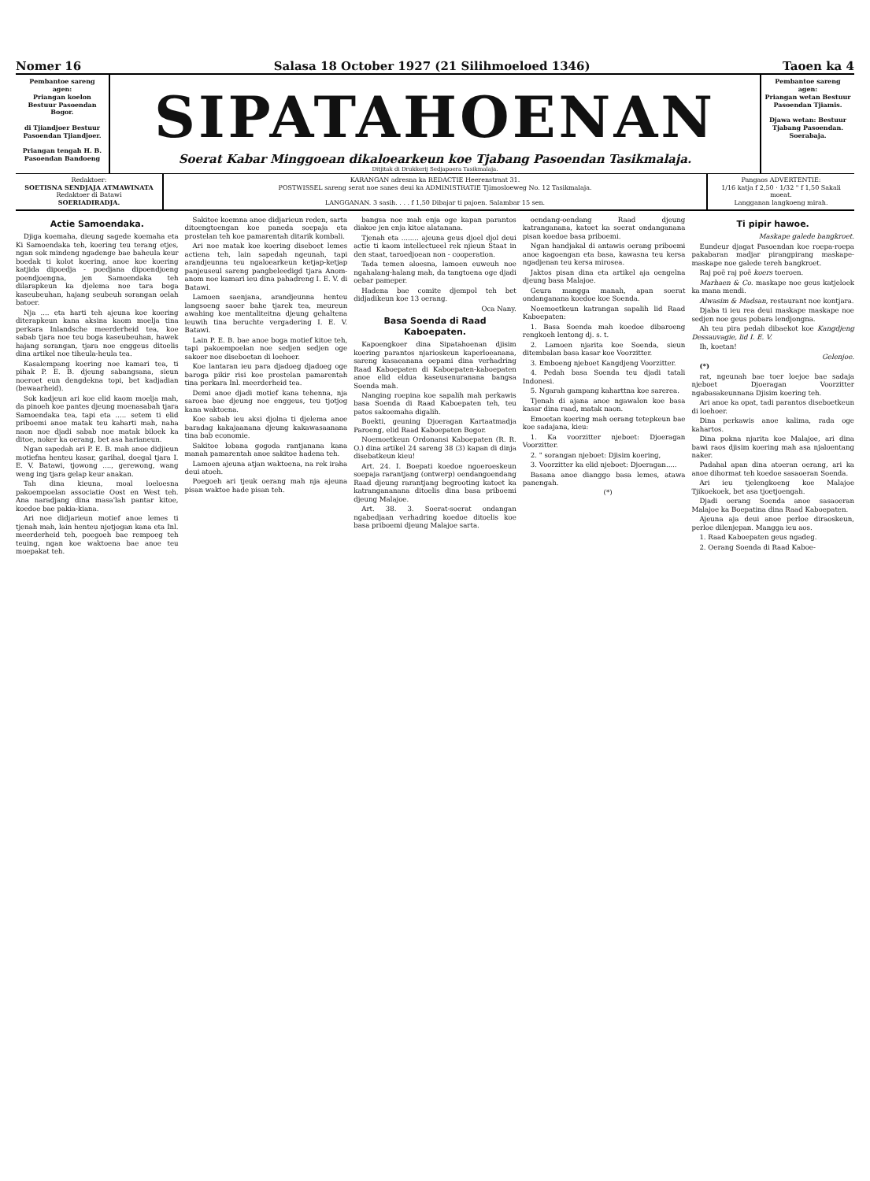Nomer 16 Salasa 18 October 1927 (21 Silihmoeloed 1346) Taoen ka 4
Pembantoe sareng agen:
Priangan koelon Bestuur Pasoendan Bogor.
di Tjiandjoer Bestuur Pasoendan Tjiandjoer.
Priangan tengah H. B. Pasoendan Bandoeng
SIPATAHOENAN
Soerat Kabar Minggoean dikaloearkeun koe Tjabang Pasoendan Tasikmalaja.
Ditjitak di Drukkerij Sedjapoera Tasikmalaja.
Pembantoe sareng agen:
Priangan wetan Bestuur Pasoendan Tjiamis.
Djawa wetan: Bestuur Tjabang Pasoendan. Soerabaja.
Redaktoer:
SOETISNA SENDJAJA ATMAWINATA
Redaktoer di Batawi
SOERIADIRADJA.
KARANGAN adresna ka REDACTIE Heerenstraat 31.
POSTWISSEL sareng serat noe sanes deui ka ADMINISTRATIE Tjimosloeweg No. 12 Tasikmalaja.
LANGGANAN. 3 sasih. . . . f 1,50 Dibajar ti pajoen. Salambar 15 sen.
Pangaos ADVERTENTIE:
1/16 katja f 2,50 · 1/32 " f 1,50 Sakali moeat.
Langganan langkoeng mirah.
Actie Samoendaka.
Djiga koemaha, dieung sagede koemaha eta Ki Samoendaka teh, koering teu terang etjes, ngan sok mindeng ngadenge bae baheula keur boedak ti kolot koering, anoe koe koering katjida dipoedja - poedjana dipoendjoeng poendjoengna, jen Samoendaka teh dilarapkeun ka djelema noe tara boga kaseubeuhan, hajang seubeuh sorangan oelah batoer.
Nja .... eta harti teh ajeuna koe koering diterapkeun kana aksina kaom moelja tina perkara Inlandsche meerderheid tea, koe sabab tjara noe teu boga kaseubeuhan, hawek hajang sorangan, tjara noe enggeus ditoelis dina artikel noe tiheula-heula tea.
Kasalempang koering noe kamari tea, ti pihak P. E. B. djeung sabangsana, sieun noeroet eun dengdekna topi, bet kadjadian (bewaarheid).
Sok kadjeun ari koe elid kaom moelja mah, da pinoeh koe pantes djeung moenasabah tjara Samoendaka tea, tapi eta ..... setem ti elid priboemi anoe matak teu kaharti mah, naha naon noe djadi sabab noe matak biloek ka ditoe, noker ka oerang, bet asa harianeun.
Ngan sapedah ari P. E. B. mah anoe didjieun motiefna henteu kasar, garihal, doegal tjara I. E. V. Batawi, tjowong ...., gerewong, wang weng ing tjara gelap keur anakan.
Tah dina kieuna, moal loeloesna pakoempoelan associatie Oost en West teh. Ana naradjang dina masa'lah pantar kitoe, koedoe bae pakia-kiana.
Ari noe didjarieun motief anoe lemes ti tjenah mah, lain henteu njotjogan kana eta Inl. meerderheid teh, poegoeh bae rempoeg teh teuing, ngan koe waktoena bae anoe teu moepakat teh.
Sakitoe koemna anoe didjarieun reden, sarta ditoengtoengan koe paneda soepaja eta prostelan teh koe pamarentah ditarik kombali.
Ari noe matak koe koering diseboet lemes actiena teh, lain sapedah ngeunah, tapi arandjeunna teu ngaloearkeun ketjap-ketjap panjeuseul sareng pangbeleedigd tjara Anom-anom noe kamari ieu dina pahadreng I. E. V. di Batawi.
Lamoen saenjana, arandjeunna henteu langsoeng saoer bahe tjarek tea, meureun awahing koe mentaliteitna djeung gehaltena leuwih tina beruchte vergadering I. E. V. Batawi.
Lain P. E. B. bae anoe boga motief kitoe teh, tapi pakoempoelan noe sedjen sedjen oge sakoer noe diseboetan di loehoer.
Koe lantaran ieu para djadoeg djadoeg oge baroga pikir risi koe prostelan pamarentah tina perkara Inl. meerderheid tea.
Demi anoe djadi motief kana tehenna, nja saroea bae djeung noe enggeus, teu tjotjog kana waktoena.
Koe sabab ieu aksi djolna ti djelema anoe baradag kakajaanana djeung kakawasaanana tina bab economie.
Sakitoe lobana gogoda rantjanana kana manah pamarentah anoe sakitoe hadena teh.
Lamoen ajeuna atjan waktoena, na rek iraha deui atoeh.
Poegoeh ari tjeuk oerang mah nja ajeuna pisan waktoe hade pisan teh.
bangsa noe mah enja oge kapan parantos diakoe jen enja kitoe alatanana.
Tjenah eta ........ ajeuna geus djoel djol deui actie ti kaom intellectueel rek njieun Staat in den staat, taroedjoean non - cooperation.
Tada temen aloesna, lamoen euweuh noe ngahalang-halang mah, da tangtoena oge djadi oebar pameper.
Hadena bae comite djempol teh bet didjadikeun koe 13 oerang.
Oca Nany.
Basa Soenda di Raad Kaboepaten.
Kapoengkoer dina Sipatahoenan djisim koering parantos njarioskeun kaperloeanana, sareng kasaeanana oepami dina verhadring Raad Kaboepaten di Kaboepaten-kaboepaten anoe elid eldua kaseusenuranana bangsa Soenda mah.
Nanging roepina koe sapalih mah perkawis basa Soenda di Raad Kaboepaten teh, teu patos sakoemaha digalih.
Boekti, geuning Djoeragan Kartaatmadja Paroeng, elid Raad Kaboepaten Bogor.
Noemoetkeun Ordonansi Kaboepaten (R. R. O.) dina artikel 24 sareng 38 (3) kapan di dinja disebatkeun kieu!
Art. 24. I. Boepati koedoe ngoeroeskeun soepaja rarantjang (ontwerp) oendangoendang Raad djeung rarantjang begrooting katoet ka katrangananana ditoelis dina basa priboemi djeung Malajoe.
Art. 38. 3. Soerat-soerat ondangan ngabedjaan verhadring koedoe ditoelis koe basa priboemi djeung Malajoe sarta.
oendang-oendang Raad djeung katranganana, katoet ka soerat ondanganana pisan koedoe basa priboemi.
Ngan handjakal di antawis oerang priboemi anoe kagoengan eta basa, kawasna teu kersa ngadjenan teu kersa mirosea.
Jaktos pisan dina eta artikel aja oengelna djeung basa Malajoe.
Geura mangga manah, apan soerat ondanganana koedoe koe Soenda.
Noemoetkeun katrangan sapalih lid Raad Kaboepaten:
1. Basa Soenda mah koedoe dibaroeng rengkoeh lentong dj. s. t.
2. Lamoen njarita koe Soenda, sieun ditembalan basa kasar koe Voorzitter.
3. Emboeng njeboet Kangdjeng Voorzitter.
4. Pedah basa Soenda teu djadi tatali Indonesi.
5. Ngarah gampang kaharttna koe sarerea.
Tjenah di ajana anoe ngawalon koe basa kasar dina raad, matak naon.
Emoetan koering mah oerang tetepkeun bae koe sadajana, kieu:
1. Ka voorzitter njeboet: Djoeragan Voorzitter.
2. " sorangan njeboet: Djisim koering,
3. Voorzitter ka elid njeboet: Djoeragan.....
Basana anoe dianggo basa lemes, atawa panengah.
(*)
Ti pipir hawoe.
Maskape galede bangkroet.
Eundeur djagat Pasoendan koe roepa-roepa pakabaran madjar pirangpirang maskape-maskape noe galede tereh bangkroet.
Raj poë raj poë koers toeroen.
Marhaen & Co. maskape noe geus katjeloek ka mana mendi.
Alwasim & Madsan, restaurant noe kontjara.
Djaba ti ieu rea deui maskape maskape noe sedjen noe geus pobara lendjongna.
Ah teu pira pedah dibaekot koe Kangdjeng Dessauvagie, lid I. E. V.
Ih, koetan!
Gelenjoe.
(*)
rat, ngeunah bae toer loejoe bae sadaja njeboet Djoeragan Voorzitter ngabasakeunnana Djisim koering teh.
Ari anoe ka opat, tadi parantos diseboetkeun di loehoer.
Dina perkawis anoe kalima, rada oge kahartos.
Dina pokna njarita koe Malajoe, ari dina bawi raos djisim koering mah asa njaloentang naker.
Padahal apan dina atoeran oerang, ari ka anoe dihormat teh koedoe sasaoeran Soenda.
Ari ieu tjelengkoeng koe Malajoe Tjikoekoek, bet asa tjoetjoengah.
Djadi oerang Soenda anoe sasaoeran Malajoe ka Boepatina dina Raad Kaboepaten.
Ajeuna aja deui anoe perloe diraoskeun, perloe dilenjepan. Mangga ieu aos.
1. Raad Kaboepaten geus ngadeg.
2. Oerang Soenda di Raad Kaboe-